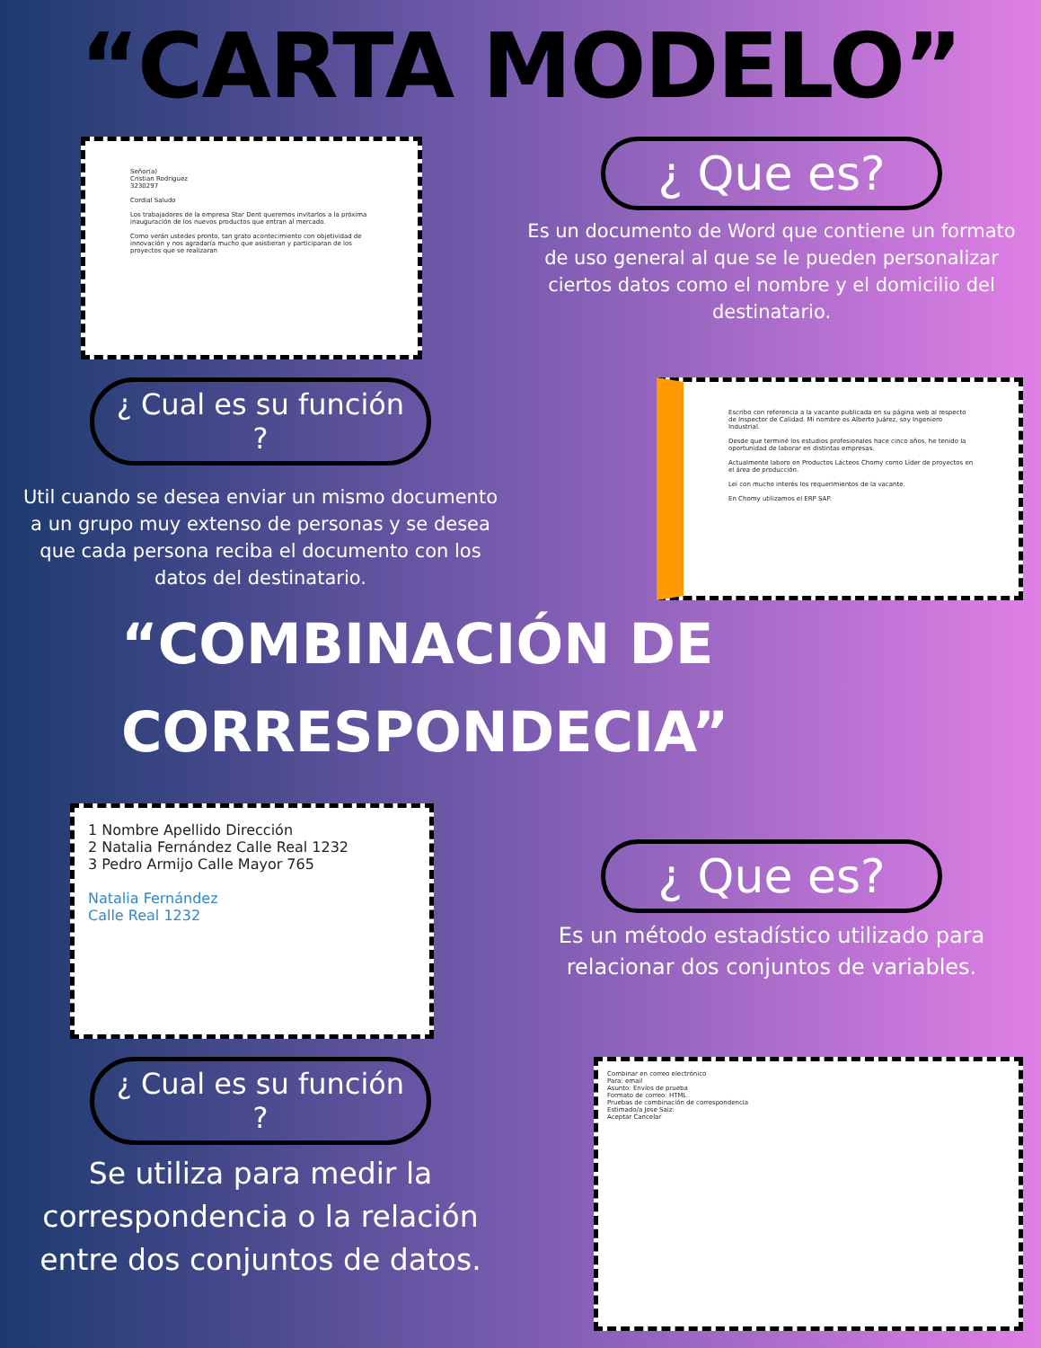“CARTA MODELO”
Señor(a)
Cristian Rodriguez
3230297
Cordial Saludo
Los trabajadores de la empresa Star Dent queremos invitarlos a la próxima inauguración de los nuevos productos que entran al mercado.
Como verán ustedes pronto, tan grato acontecimiento con objetividad de innovación y nos agradaría mucho que asistieran y participaran de los proyectos que se realizaran
¿ Que es?
Es un documento de Word que contiene un formato de uso general al que se le pueden personalizar ciertos datos como el nombre y el domicilio del destinatario.
¿ Cual es su función ?
Util cuando se desea enviar un mismo documento a un grupo muy extenso de personas y se desea que cada persona reciba el documento con los datos del destinatario.
Escribo con referencia a la vacante publicada en su página web al respecto de Inspector de Calidad. Mi nombre es Alberto Juárez, soy Ingeniero Industrial.
Desde que terminé los estudios profesionales hace cinco años, he tenido la oportunidad de laborar en distintas empresas.
Actualmente laboro en Productos Lácteos Chomy como Líder de proyectos en el área de producción.
Leí con mucho interés los requerimientos de la vacante.
En Chomy utilizamos el ERP SAP.
“COMBINACIÓN DE CORRESPONDECIA”
1 Nombre Apellido Dirección
2 Natalia Fernández Calle Real 1232
3 Pedro Armijo Calle Mayor 765
Natalia Fernández
Calle Real 1232
¿ Que es?
Es un método estadístico utilizado para relacionar dos conjuntos de variables.
¿ Cual es su función ?
Se utiliza para medir la correspondencia o la relación entre dos conjuntos de datos.
Combinar en correo electrónico
Para: email
Asunto: Envíos de prueba
Formato de correo: HTML
Pruebas de combinación de correspondencia
Estimado/a Jose Saiz:
Aceptar Cancelar